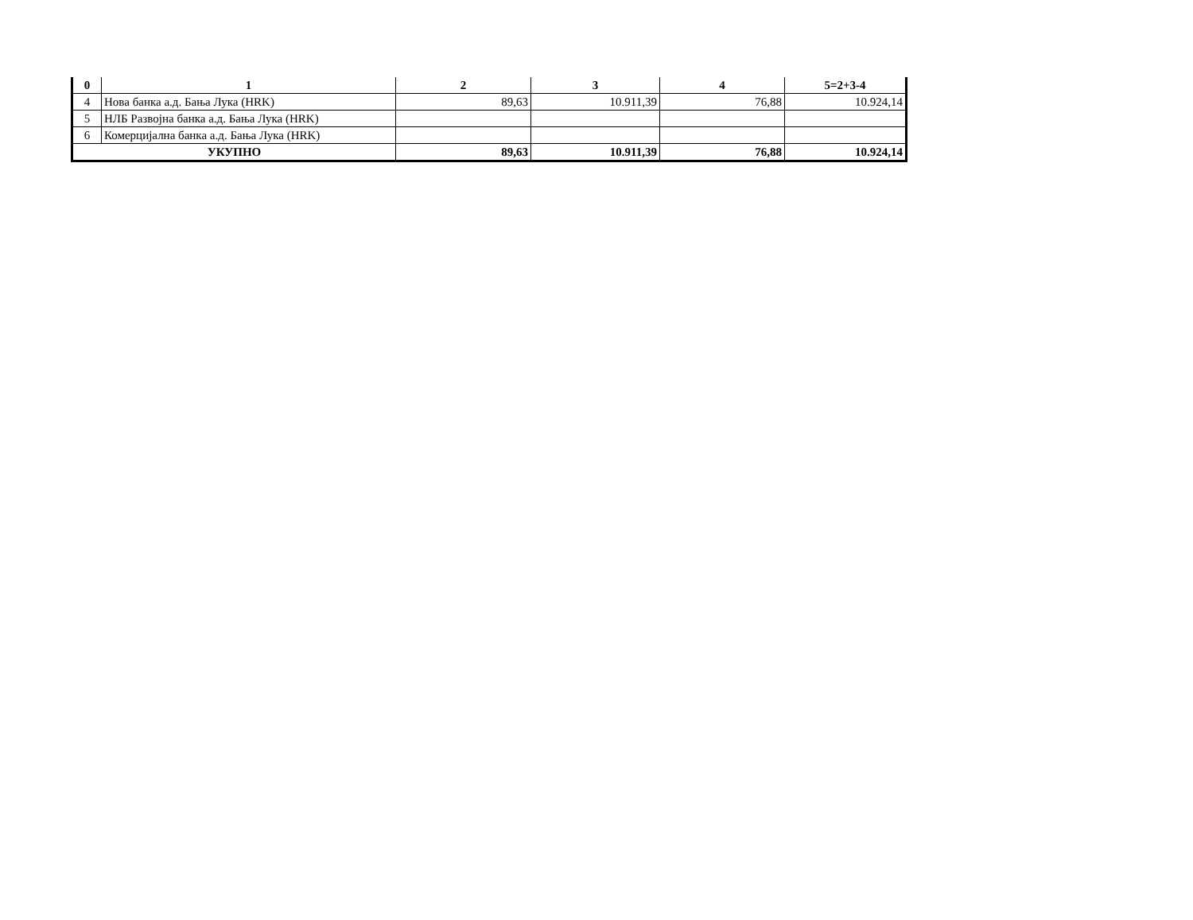| 0 | 1 | 2 | 3 | 4 | 5=2+3-4 |
| --- | --- | --- | --- | --- | --- |
| 4 | Нова банка а.д. Бања Лука (HRK) | 89,63 | 10.911,39 | 76,88 | 10.924,14 |
| 5 | НЛБ Развојна банка а.д. Бања Лука (HRK) | | | | |
| 6 | Комерцијална банка а.д. Бања Лука (HRK) | | | | |
| УКУПНО | | 89,63 | 10.911,39 | 76,88 | 10.924,14 |